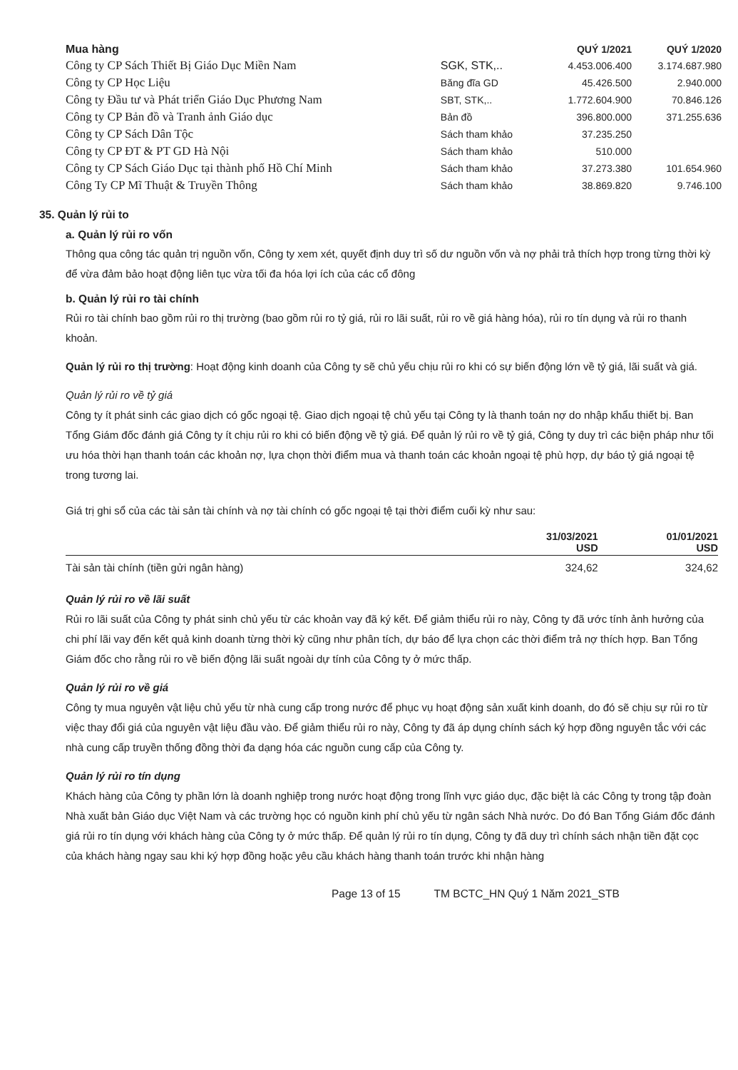| Mua hàng | | QUÝ 1/2021 | QUÝ 1/2020 |
| Công ty CP Sách Thiết Bị Giáo Dục Miền Nam | SGK, STK,.. | 4.453.006.400 | 3.174.687.980 |
| Công ty CP Học Liệu | Băng đĩa GD | 45.426.500 | 2.940.000 |
| Công ty Đầu tư và Phát triển Giáo Dục Phương Nam | SBT, STK,.. | 1.772.604.900 | 70.846.126 |
| Công ty CP Bản đồ và Tranh ảnh Giáo dục | Bản đồ | 396.800.000 | 371.255.636 |
| Công ty CP Sách Dân Tộc | Sách tham khảo | 37.235.250 | |
| Công ty CP ĐT & PT GD Hà Nội | Sách tham khảo | 510.000 | |
| Công ty CP Sách Giáo Dục tại thành phố Hồ Chí Minh | Sách tham khảo | 37.273.380 | 101.654.960 |
| Công Ty CP Mĩ Thuật & Truyền Thông | Sách tham khảo | 38.869.820 | 9.746.100 |
35. Quản lý rủi to
a. Quản lý rủi ro vốn
Thông qua công tác quản trị nguồn vốn, Công ty xem xét, quyết định duy trì số dư nguồn vốn và nợ phải trả thích hợp trong từng thời kỳ để vừa đảm bảo hoạt động liên tục vừa tối đa hóa lợi ích của các cổ đông
b. Quản lý rủi ro tài chính
Rủi ro tài chính bao gồm rủi ro thị trường (bao gồm rủi ro tỷ giá, rủi ro lãi suất, rủi ro về giá hàng hóa), rủi ro tín dụng và rủi ro thanh khoản.
Quản lý rủi ro thị trường: Hoạt động kinh doanh của Công ty sẽ chủ yếu chịu rủi ro khi có sự biến động lớn về tỷ giá, lãi suất và giá.
Quản lý rủi ro về tỷ giá
Công ty ít phát sinh các giao dịch có gốc ngoại tệ. Giao dịch ngoại tệ chủ yếu tại Công ty là thanh toán nợ do nhập khẩu thiết bị. Ban Tổng Giám đốc đánh giá Công ty ít chịu rủi ro khi có biến động về tỷ giá. Để quản lý rủi ro về tỷ giá, Công ty duy trì các biện pháp như tối ưu hóa thời hạn thanh toán các khoản nợ, lựa chọn thời điểm mua và thanh toán các khoản ngoại tệ phù hợp, dự báo tỷ giá ngoại tệ trong tương lai.
Giá trị ghi sổ của các tài sản tài chính và nợ tài chính có gốc ngoại tệ tại thời điểm cuối kỳ như sau:
| | 31/03/2021 USD | 01/01/2021 USD |
| --- | --- | --- |
| Tài sản tài chính (tiền gửi ngân hàng) | 324,62 | 324,62 |
Quản lý rủi ro về lãi suất
Rủi ro lãi suất của Công ty phát sinh chủ yếu từ các khoản vay đã ký kết. Để giảm thiểu rủi ro này, Công ty đã ước tính ảnh hưởng của chi phí lãi vay đến kết quả kinh doanh từng thời kỳ cũng như phân tích, dự báo để lựa chọn các thời điểm trả nợ thích hợp. Ban Tổng Giám đốc cho rằng rủi ro về biến động lãi suất ngoài dự tính của Công ty ở mức thấp.
Quản lý rủi ro về giá
Công ty mua nguyên vật liệu chủ yếu từ nhà cung cấp trong nước để phục vụ hoạt động sản xuất kinh doanh, do đó sẽ chịu sự rủi ro từ việc thay đổi giá của nguyên vật liệu đầu vào. Để giảm thiểu rủi ro này, Công ty đã áp dụng chính sách ký hợp đồng nguyên tắc với các nhà cung cấp truyền thống đồng thời đa dạng hóa các nguồn cung cấp của Công ty.
Quản lý rủi ro tín dụng
Khách hàng của Công ty phần lớn là doanh nghiệp trong nước hoạt động trong lĩnh vực giáo dục, đặc biệt là các Công ty trong tập đoàn Nhà xuất bản Giáo dục Việt Nam và các trường học có nguồn kinh phí chủ yếu từ ngân sách Nhà nước. Do đó Ban Tổng Giám đốc đánh giá rủi ro tín dụng với khách hàng của Công ty ở mức thấp. Để quản lý rủi ro tín dụng, Công ty đã duy trì chính sách nhận tiền đặt cọc của khách hàng ngay sau khi ký hợp đồng hoặc yêu cầu khách hàng thanh toán trước khi nhận hàng
Page 13 of 15 TM BCTC_HN Quý 1 Năm 2021_STB